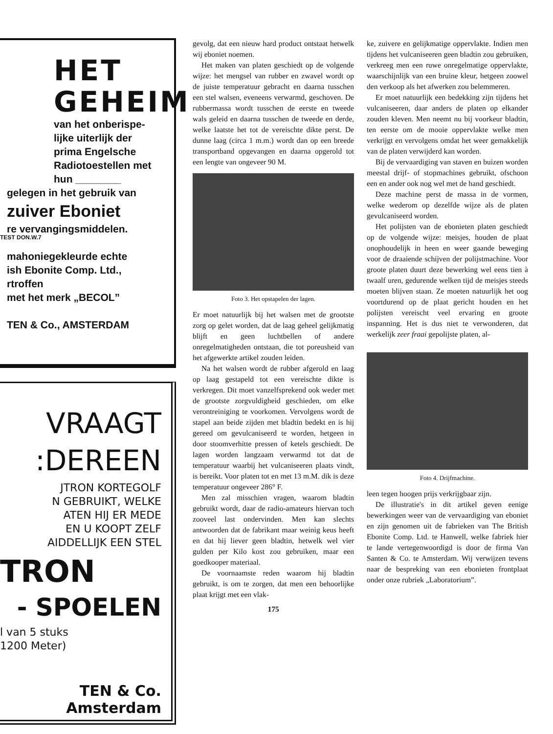HET
GEHEIM
van het onberispe-
lijke uiterlijk der
prima Engelsche
Radiotoestellen met
hun ________
gelegen in het gebruik van
zuiver Eboniet
re vervangingsmiddelen.
mahoniegekleurde echte
ish Ebonite Comp. Ltd.,
rtroffen
met het merk „BECOL”
TEN & Co., AMSTERDAM
TEST DON.W.7
VRAAGT
:DEREEN
JTRON KORTEGOLF
N GEBRUIKT, WELKE
ATEN HIJ ER MEDE
EN U KOOPT ZELF
AIDDELLIJK EEN STEL
TRON
- SPOELEN
l van 5 stuks
1200 Meter)
TEN & Co. Amsterdam
gevolg, dat een nieuw hard product ontstaat hetwelk wij eboniet noemen.
Het maken van platen geschiedt op de volgende wijze: het mengsel van rubber en zwavel wordt op de juiste temperatuur gebracht en daarna tusschen een stel walsen, eveneens verwarmd, geschoven. De rubbermassa wordt tusschen de eerste en tweede wals geleid en daarna tusschen de tweede en derde, welke laatste het tot de vereischte dikte perst. De dunne laag (circa 1 m.m.) wordt dan op een breede transportband opgevangen en daarna opgerold tot een lengte van ongeveer 90 M.
Foto 3. Het opstapelen der lagen.
Er moet natuurlijk bij het walsen met de grootste zorg op gelet worden, dat de laag geheel gelijkmatig blijft en geen luchtbellen of andere onregelmatigheden ontstaan, die tot poreusheid van het afgewerkte artikel zouden leiden.
Na het walsen wordt de rubber afgerold en laag op laag gestapeld tot een vereischte dikte is verkregen. Dit moet vanzelfsprekend ook weder met de grootste zorgvuldigheid geschieden, om elke verontreiniging te voorkomen. Vervolgens wordt de stapel aan beide zijden met bladtin bedekt en is hij gereed om gevulcaniseerd te worden, hetgeen in door stoomverhitte pressen of ketels geschiedt. De lagen worden langzaam verwarmd tot dat de temperatuur waarbij het vulcaniseeren plaats vindt, is bereikt. Voor platen tot en met 13 m.M. dik is deze temperatuur ongeveer 286° F.
Men zal misschien vragen, waarom bladtin gebruikt wordt, daar de radio-amateurs hiervan toch zooveel last ondervinden. Men kan slechts antwoorden dat de fabrikant maar weinig keus heeft en dat hij liever geen bladtin, hetwelk wel vier gulden per Kilo kost zou gebruiken, maar een goedkooper materiaal.
De voornaamste reden waarom hij bladtin gebruikt, is om te zorgen, dat men een behoorlijke plaat krijgt met een vlak-
175
ke, zuivere en gelijkmatige oppervlakte. Indien men tijdens het vulcaniseeren geen bladtin zou gebruiken, verkreeg men een ruwe onregelmatige oppervlakte, waarschijnlijk van een bruine kleur, hetgeen zoowel den verkoop als het afwerken zou belemmeren.
Er moet natuurlijk een bedekking zijn tijdens het vulcaniseeren, daar anders de platen op elkander zouden kleven. Men neemt nu bij voorkeur bladtin, ten eerste om de mooie oppervlakte welke men verkrijgt en vervolgens omdat het weer gemakkelijk van de platen verwijderd kan worden.
Bij de vervaardiging van staven en buizen worden meestal drijf- of stopmachines gebruikt, ofschoon een en ander ook nog wel met de hand geschiedt.
Deze machine perst de massa in de vormen, welke wederom op dezelfde wijze als de platen gevulcaniseerd worden.
Het polijsten van de ebonieten platen geschiedt op de volgende wijze: meisjes, houden de plaat onophoudelijk in heen en weer gaande beweging voor de draaiende schijven der polijstmachine. Voor groote platen duurt deze bewerking wel eens tien à twaalf uren, gedurende welken tijd de meisjes steeds moeten blijven staan. Ze moeten natuurlijk het oog voortdurend op de plaat gericht houden en het polijsten vereischt veel ervaring en groote inspanning. Het is dus niet te verwonderen, dat werkelijk zeer fraai gepolijste platen, al-
Foto 4. Drijfmachine.
leen tegen hoogen prijs verkrijgbaar zijn.
De illustratie's in dit artikel geven eenige bewerkingen weer van de vervaardiging van eboniet en zijn genomen uit de fabrieken van The British Ebonite Comp. Ltd. te Hanwell, welke fabriek hier te lande vertegenwoordigd is door de firma Van Santen & Co. te Amsterdam. Wij verwijzen tevens naar de bespreking van een ebonieten frontplaat onder onze rubriek „Laboratorium”.